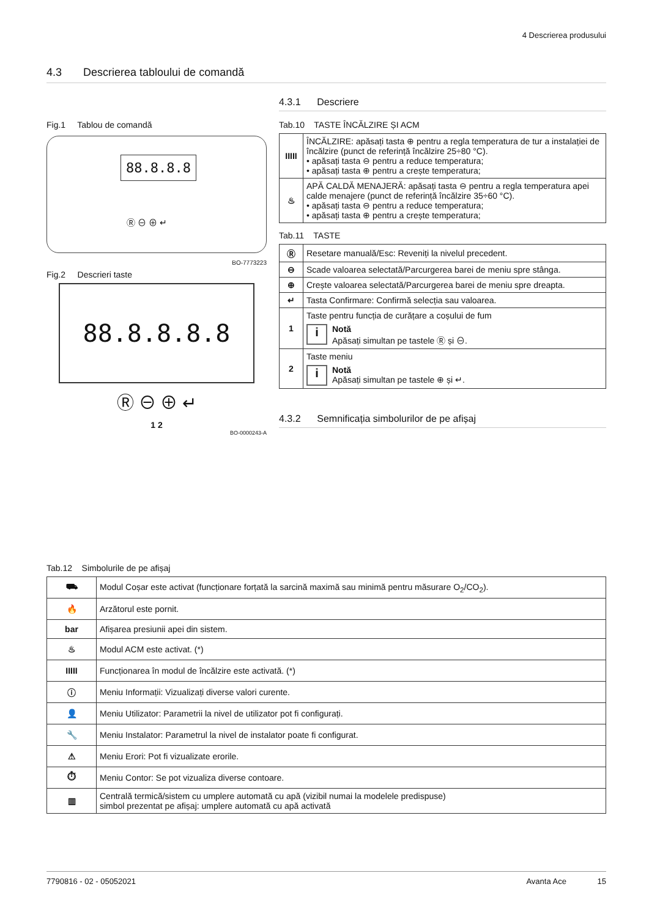4 Descrierea produsului
4.3 Descrierea tabloului de comandă
Fig.1 Tablou de comandă
88.8.8.8
Ⓡ ⊖ ⊕ ↵
BO-7773223
Fig.2 Descrieri taste
88.8.8.8.8
Ⓡ ⊖ ⊕ ↵
1 2
BO-0000243-A
4.3.1 Descriere
Tab.10 TASTE ÎNCĂLZIRE ȘI ACM
| IIIII | ÎNCĂLZIRE: apăsați tasta ⊕ pentru a regla temperatura de tur a instalației de încălzire (punct de referință încălzire 25÷80 °C). • apăsați tasta ⊖ pentru a reduce temperatura; • apăsați tasta ⊕ pentru a crește temperatura; |
| ♨ | APĂ CALDĂ MENAJERĂ: apăsați tasta ⊖ pentru a regla temperatura apei calde menajere (punct de referință încălzire 35÷60 °C). • apăsați tasta ⊖ pentru a reduce temperatura; • apăsați tasta ⊕ pentru a crește temperatura; |
Tab.11 TASTE
| Ⓡ | Resetare manuală/Esc: Reveniți la nivelul precedent. |
| ⊖ | Scade valoarea selectată/Parcurgerea barei de meniu spre stânga. |
| ⊕ | Crește valoarea selectată/Parcurgerea barei de meniu spre dreapta. |
| ↵ | Tasta Confirmare: Confirmă selecția sau valoarea. |
| 1 | Taste pentru funcția de curățare a coșului de fum i Notă Apăsați simultan pe tastele Ⓡ și ⊖. |
| 2 | Taste meniu i Notă Apăsați simultan pe tastele ⊕ și ↵. |
4.3.2 Semnificația simbolurilor de pe afișaj
Tab.12 Simbolurile de pe afișaj
| ⛟ | Modul Coșar este activat (funcționare forțată la sarcină maximă sau minimă pentru măsurare O<sub>2</sub>/CO<sub>2</sub>). |
| 🔥 | Arzătorul este pornit. |
| bar | Afișarea presiunii apei din sistem. |
| ♨ | Modul ACM este activat. (*) |
| IIIII | Funcționarea în modul de încălzire este activată. (*) |
| ⓘ | Meniu Informații: Vizualizați diverse valori curente. |
| 👤 | Meniu Utilizator: Parametrii la nivel de utilizator pot fi configurați. |
| 🔧 | Meniu Instalator: Parametrul la nivel de instalator poate fi configurat. |
| ⚠ | Meniu Erori: Pot fi vizualizate erorile. |
| ⏱ | Meniu Contor: Se pot vizualiza diverse contoare. |
| ▥ | Centrală termică/sistem cu umplere automată cu apă (vizibil numai la modelele predispuse) simbol prezentat pe afișaj: umplere automată cu apă activată |
7790816 - 02 - 05052021 Avanta Ace 15